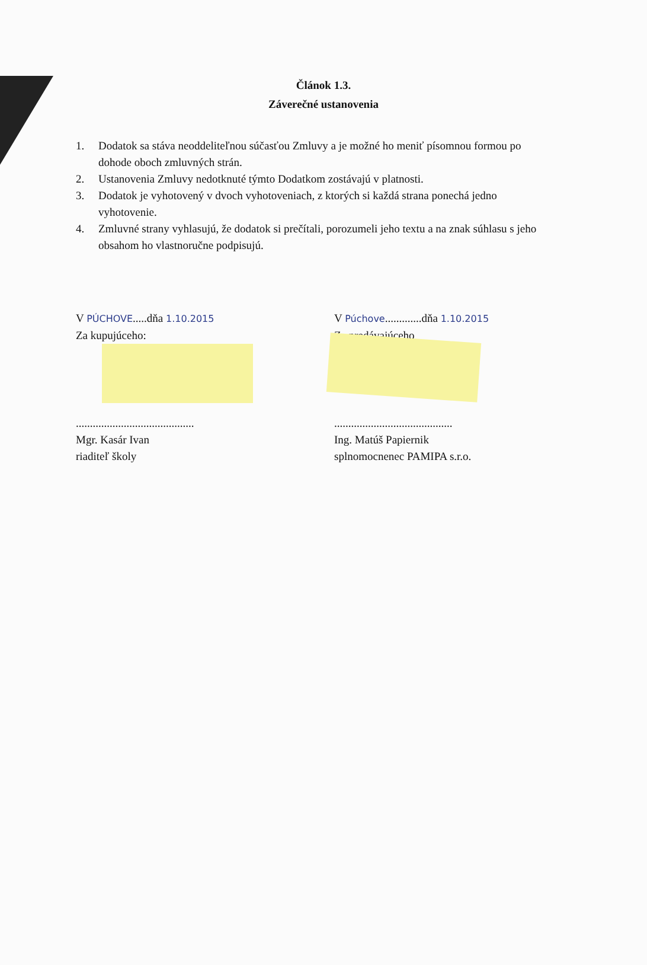Článok 1.3.
Záverečné ustanovenia
1. Dodatok sa stáva neoddeliteľnou súčasťou Zmluvy a je možné ho meniť písomnou formou po dohode oboch zmluvných strán.
2. Ustanovenia Zmluvy nedotknuté týmto Dodatkom zostávajú v platnosti.
3. Dodatok je vyhotovený v dvoch vyhotoveniach, z ktorých si každá strana ponechá jedno vyhotovenie.
4. Zmluvné strany vyhlasujú, že dodatok si prečítali, porozumeli jeho textu a na znak súhlasu s jeho obsahom ho vlastnoručne podpisujú.
V PÚCHOVE.....dňa 1.10.2015
Za kupujúceho:
..........................................
Mgr. Kasár Ivan
riaditeľ školy
V Púchove.............dňa 1.10.2015
Za predávajúceho
..........................................
Ing. Matúš Papiernik
splnomocnenec PAMIPA s.r.o.